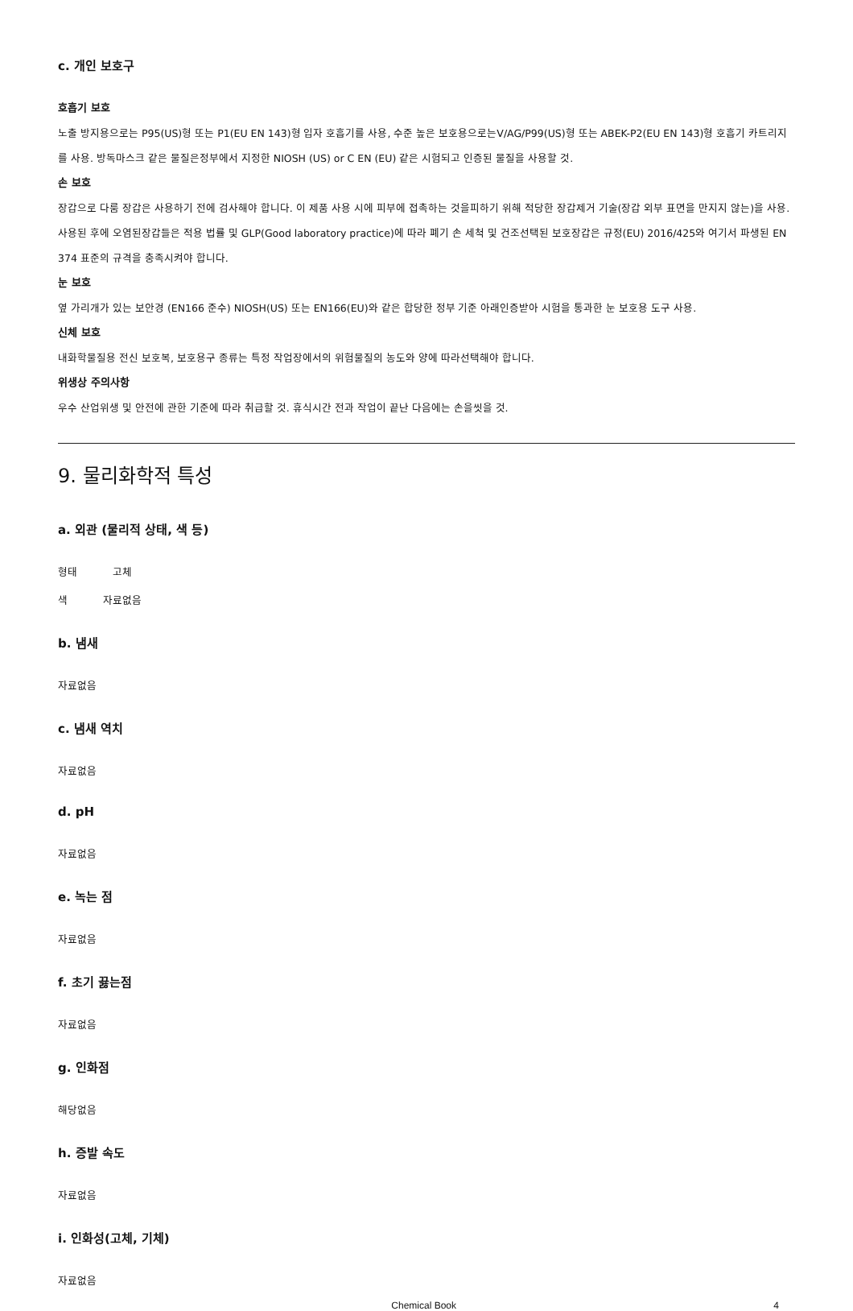c. 개인 보호구
호흡기 보호
노출 방지용으로는 P95(US)형 또는 P1(EU EN 143)형 입자 호흡기를 사용, 수준 높은 보호용으로는V/AG/P99(US)형 또는 ABEK-P2(EU EN 143)형 호흡기 카트리지를 사용. 방독마스크 같은 물질은정부에서 지정한 NIOSH (US) or C EN (EU) 같은 시험되고 인증된 물질을 사용할 것.
손 보호
장갑으로 다룸 장갑은 사용하기 전에 검사해야 합니다. 이 제품 사용 시에 피부에 접촉하는 것을피하기 위해 적당한 장갑제거 기술(장갑 외부 표면을 만지지 않는)을 사용. 사용된 후에 오염된장갑들은 적용 법률 및 GLP(Good laboratory practice)에 따라 폐기 손 세척 및 건조선택된 보호장갑은 규정(EU) 2016/425와 여기서 파생된 EN 374 표준의 규격을 충족시켜야 합니다.
눈 보호
옆 가리개가 있는 보안경 (EN166 준수) NIOSH(US) 또는 EN166(EU)와 같은 합당한 정부 기준 아래인증받아 시험을 통과한 눈 보호용 도구 사용.
신체 보호
내화학물질용 전신 보호복, 보호용구 종류는 특정 작업장에서의 위험물질의 농도와 양에 따라선택해야 합니다.
위생상 주의사항
우수 산업위생 및 안전에 관한 기준에 따라 취급할 것. 휴식시간 전과 작업이 끝난 다음에는 손을씻을 것.
9. 물리화학적 특성
a. 외관 (물리적 상태, 색 등)
형태 고체
색 자료없음
b. 냄새
자료없음
c. 냄새 역치
자료없음
d. pH
자료없음
e. 녹는 점
자료없음
f. 초기 끓는점
자료없음
g. 인화점
해당없음
h. 증발 속도
자료없음
i. 인화성(고체, 기체)
자료없음
Chemical Book 4